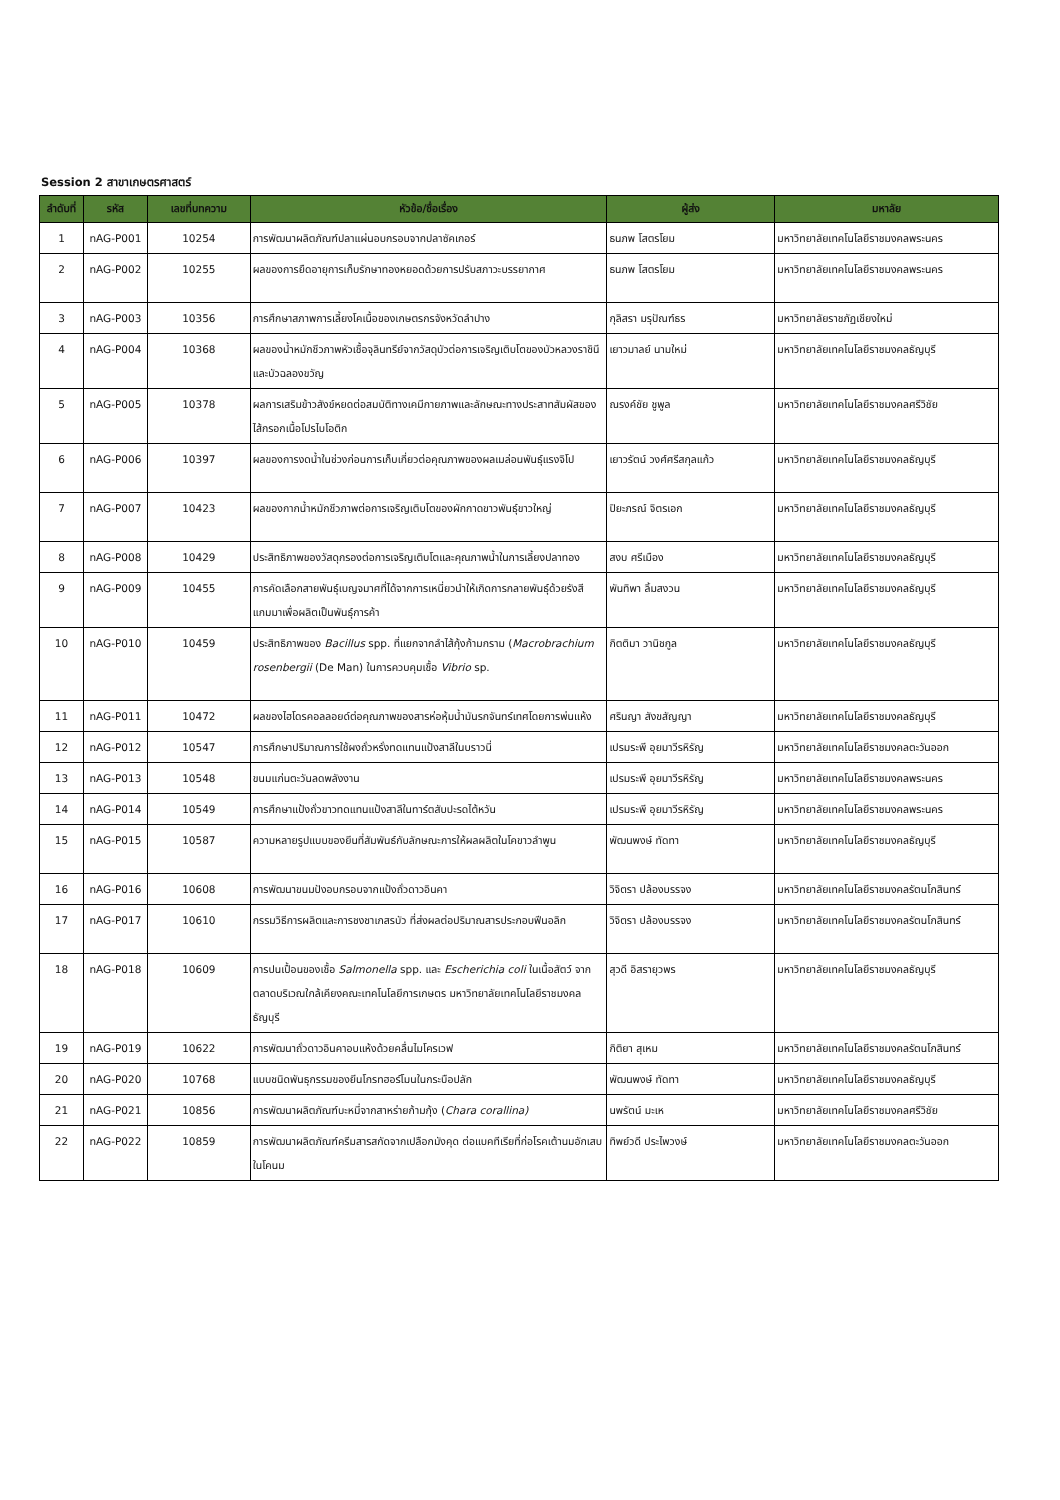Session 2 สาขาเกษตรศาสตร์
| ลำดับที่ | รหัส | เลขที่บทความ | หัวข้อ/ชื่อเรื่อง | ผู้ส่ง | มหาลัย |
| --- | --- | --- | --- | --- | --- |
| 1 | nAG-P001 | 10254 | การพัฒนาผลิตภัณฑ์ปลาแผ่นอบกรอบจากปลาซัคเกอร์ | ธนภพ โสตรโยม | มหาวิทยาลัยเทคโนโลยีราชมงคลพระนคร |
| 2 | nAG-P002 | 10255 | ผลของการยืดอายุการเก็บรักษาทองหยอดด้วยการปรับสภาวะบรรยากาศ | ธนภพ โสตรโยม | มหาวิทยาลัยเทคโนโลยีราชมงคลพระนคร |
| 3 | nAG-P003 | 10356 | การศึกษาสภาพการเลี้ยงโคเนื้อของเกษตรกรจังหวัดลำปาง | กุลิสรา มรุปัณฑ์ธร | มหาวิทยาลัยราชภัฏเชียงใหม่ |
| 4 | nAG-P004 | 10368 | ผลของน้ำหมักชีวภาพหัวเชื้อจุลินทรีย์จากวัสดุบัวต่อการเจริญเติบโตของบัวหลวงราชินี และบัวฉลองขวัญ | เยาวมาลย์ นามใหม่ | มหาวิทยาลัยเทคโนโลยีราชมงคลธัญบุรี |
| 5 | nAG-P005 | 10378 | ผลการเสริมข้าวสังข์หยดต่อสมบัติทางเคมีกายภาพและลักษณะทางประสาทสัมผัสของไส้กรอกเนื้อโปรไบโอติก | ณรงค์ชัย ชูพูล | มหาวิทยาลัยเทคโนโลยีราชมงคลศรีวิชัย |
| 6 | nAG-P006 | 10397 | ผลของการงดน้ำในช่วงก่อนการเก็บเกี่ยวต่อคุณภาพของผลเมล่อนพันธุ์แรงจิโป | เยาวรัตน์ วงศ์ศรีสกุลแก้ว | มหาวิทยาลัยเทคโนโลยีราชมงคลธัญบุรี |
| 7 | nAG-P007 | 10423 | ผลของกากน้ำหมักชีวภาพต่อการเจริญเติบโตของผักกาดขาวพันธุ์ขาวใหญ่ | ปิยะภรณ์ จิตรเอก | มหาวิทยาลัยเทคโนโลยีราชมงคลธัญบุรี |
| 8 | nAG-P008 | 10429 | ประสิทธิภาพของวัสดุกรองต่อการเจริญเติบโตและคุณภาพน้ำในการเลี้ยงปลาทอง | สงบ ศรีเมือง | มหาวิทยาลัยเทคโนโลยีราชมงคลธัญบุรี |
| 9 | nAG-P009 | 10455 | การคัดเลือกสายพันธุ์เบญจมาศที่ได้จากการเหนี่ยวนำให้เกิดการกลายพันธุ์ด้วยรังสีแกมมาเพื่อผลิตเป็นพันธุ์การค้า | พันทิพา ลิ้มสงวน | มหาวิทยาลัยเทคโนโลยีราชมงคลธัญบุรี |
| 10 | nAG-P010 | 10459 | ประสิทธิภาพของ Bacillus spp. ที่แยกจากลำไส้กุ้งก้ามกราม ( Macrobrachium rosenbergii (De Man) ในการควบคุมเชื้อ Vibrio sp. | กิตติมา วานิชกูล | มหาวิทยาลัยเทคโนโลยีราชมงคลธัญบุรี |
| 11 | nAG-P011 | 10472 | ผลของไฮโดรคอลลอยด์ต่อคุณภาพของสารห่อหุ้มน้ำมันรกจันทร์เทศโดยการพ่นแห้ง | ศรินญา สังขสัญญา | มหาวิทยาลัยเทคโนโลยีราชมงคลธัญบุรี |
| 12 | nAG-P012 | 10547 | การศึกษาปริมาณการใช้ผงถั่วหรั่งทดแทนแป้งสาลีในบราวนี่ | เปรมระพี อุยมาวีรหิรัญ | มหาวิทยาลัยเทคโนโลยีราชมงคลตะวันออก |
| 13 | nAG-P013 | 10548 | ขนมแก่นตะวันลดพลังงาน | เปรมระพี อุยมาวีรหิรัญ | มหาวิทยาลัยเทคโนโลยีราชมงคลพระนคร |
| 14 | nAG-P014 | 10549 | การศึกษาแป้งถั่วขาวทดแทนแป้งสาลีในทาร์ตสับปะรดไต้หวัน | เปรมระพี อุยมาวีรหิรัญ | มหาวิทยาลัยเทคโนโลยีราชมงคลพระนคร |
| 15 | nAG-P015 | 10587 | ความหลายรูปแบบของยีนที่สัมพันธ์กับลักษณะการให้ผลผลิตในโคขาวลำพูน | พัฒนพงษ์ ทัดทา | มหาวิทยาลัยเทคโนโลยีราชมงคลธัญบุรี |
| 16 | nAG-P016 | 10608 | การพัฒนาขนมปังอบกรอบจากแป้งถั่วดาวอินคา | วิจิตรา ปล้องบรรจง | มหาวิทยาลัยเทคโนโลยีราชมงคลรัตนโกสินทร์ |
| 17 | nAG-P017 | 10610 | กรรมวิธีการผลิตและการชงชาเกสรบัว ที่ส่งผลต่อปริมาณสารประกอบฟีนอลิก | วิจิตรา ปล้องบรรจง | มหาวิทยาลัยเทคโนโลยีราชมงคลรัตนโกสินทร์ |
| 18 | nAG-P018 | 10609 | การปนเปื้อนของเชื้อ Salmonella spp. และ Escherichia coli ในเนื้อสัตว์ จากตลาดบริเวณใกล้เคียงคณะเทคโนโลยีการเกษตร มหาวิทยาลัยเทคโนโลยีราชมงคลธัญบุรี | สุวดี อิสรายุวพร | มหาวิทยาลัยเทคโนโลยีราชมงคลธัญบุรี |
| 19 | nAG-P019 | 10622 | การพัฒนาถั่วดาวอินคาอบแห้งด้วยคลื่นไมโครเวฟ | กิติยา สุเหม | มหาวิทยาลัยเทคโนโลยีราชมงคลรัตนโกสินทร์ |
| 20 | nAG-P020 | 10768 | แบบชนิดพันธุกรรมของยีนโกรทฮอร์โมนในกระบือปลัก | พัฒนพงษ์ ทัดทา | มหาวิทยาลัยเทคโนโลยีราชมงคลธัญบุรี |
| 21 | nAG-P021 | 10856 | การพัฒนาผลิตภัณฑ์บะหมี่จากสาหร่ายก้ามกุ้ง ( Chara corallina) | นพรัตน์ มะเห | มหาวิทยาลัยเทคโนโลยีราชมงคลศรีวิชัย |
| 22 | nAG-P022 | 10859 | การพัฒนาผลิตภัณฑ์ครีมสารสกัดจากเปลือกมังคุด ต่อแบคทีเรียที่ก่อโรคเต้านมอักเสบในโคนม | ทิพย์วดี ประไพวงษ์ | มหาวิทยาลัยเทคโนโลยีราชมงคลตะวันออก |